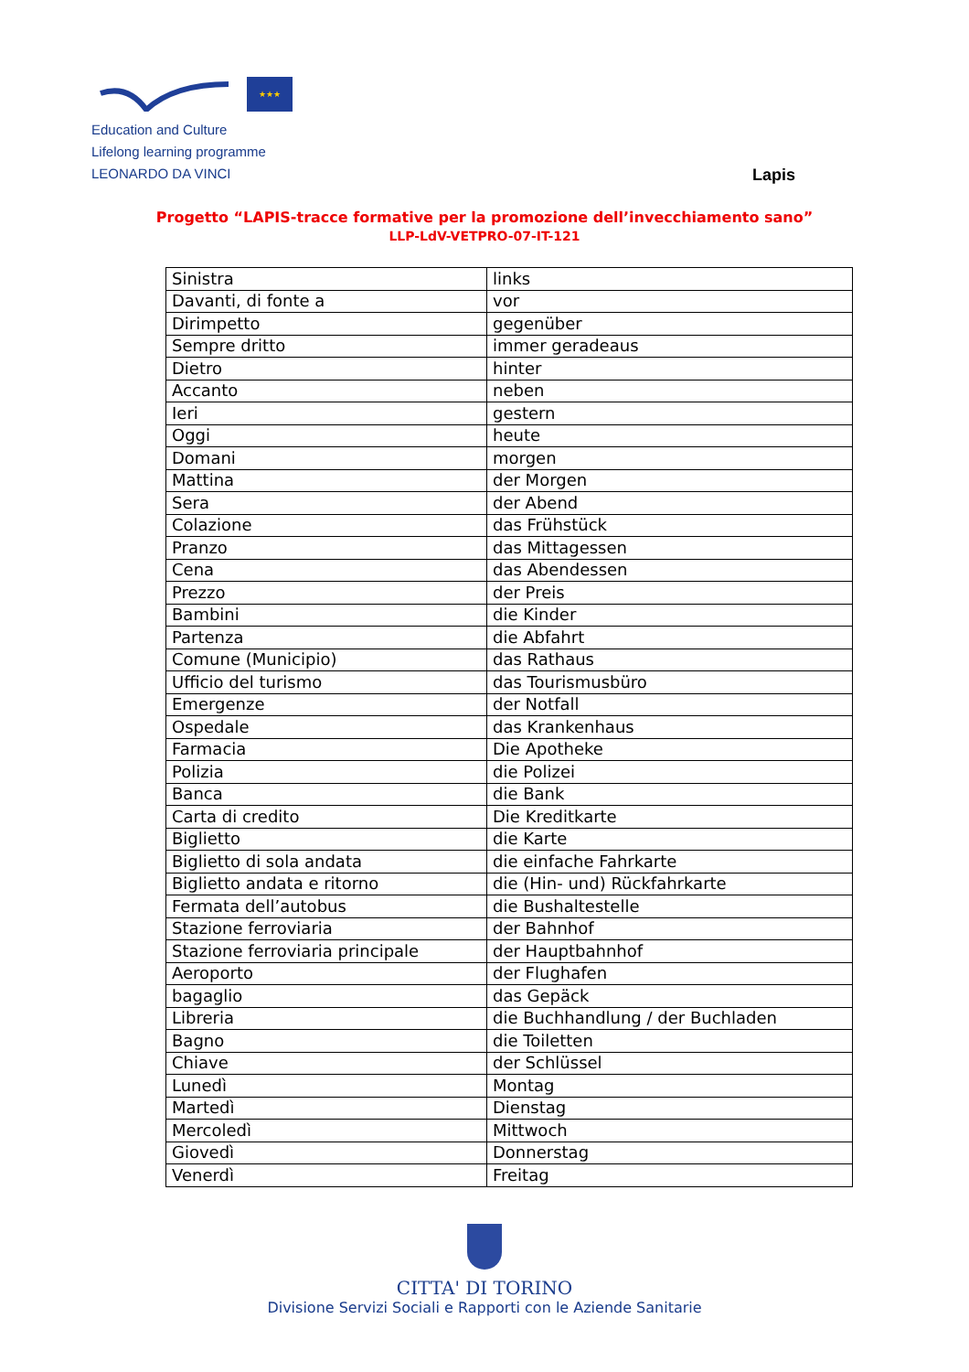★★★
Education and Culture
Lifelong learning programme
LEONARDO DA VINCI
Lapis
Progetto “LAPIS-tracce formative per la promozione dell’invecchiamento sano”
LLP-LdV-VETPRO-07-IT-121
| Sinistra | links |
| Davanti, di fonte a | vor |
| Dirimpetto | gegenüber |
| Sempre dritto | immer geradeaus |
| Dietro | hinter |
| Accanto | neben |
| Ieri | gestern |
| Oggi | heute |
| Domani | morgen |
| Mattina | der Morgen |
| Sera | der Abend |
| Colazione | das Frühstück |
| Pranzo | das Mittagessen |
| Cena | das Abendessen |
| Prezzo | der Preis |
| Bambini | die Kinder |
| Partenza | die Abfahrt |
| Comune (Municipio) | das Rathaus |
| Ufficio del turismo | das Tourismusbüro |
| Emergenze | der Notfall |
| Ospedale | das Krankenhaus |
| Farmacia | Die Apotheke |
| Polizia | die Polizei |
| Banca | die Bank |
| Carta di credito | Die Kreditkarte |
| Biglietto | die Karte |
| Biglietto di sola andata | die einfache Fahrkarte |
| Biglietto andata e ritorno | die (Hin- und) Rückfahrkarte |
| Fermata dell’autobus | die Bushaltestelle |
| Stazione ferroviaria | der Bahnhof |
| Stazione ferroviaria principale | der Hauptbahnhof |
| Aeroporto | der Flughafen |
| bagaglio | das Gepäck |
| Libreria | die Buchhandlung / der Buchladen |
| Bagno | die Toiletten |
| Chiave | der Schlüssel |
| Lunedì | Montag |
| Martedì | Dienstag |
| Mercoledì | Mittwoch |
| Giovedì | Donnerstag |
| Venerdì | Freitag |
CITTA' DI TORINO
Divisione Servizi Sociali e Rapporti con le Aziende Sanitarie